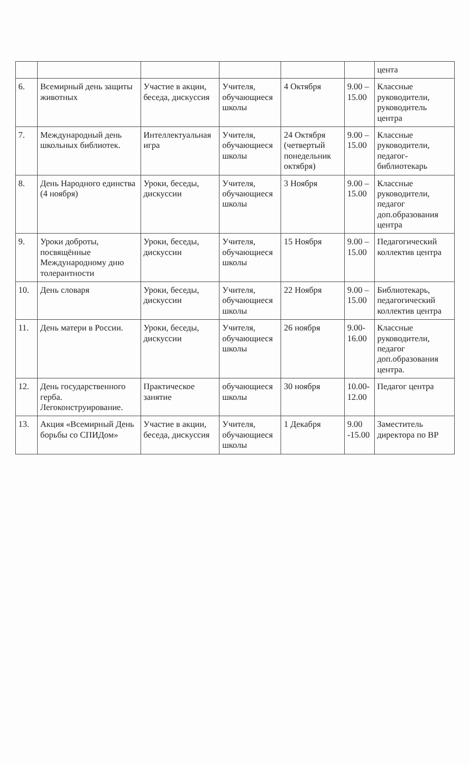| | | | | | | цента |
| 6. | Всемирный день защиты животных | Участие в акции, беседа, дискуссия | Учителя, обучающиеся школы | 4 Октября | 9.00 – 15.00 | Классные руководители, руководитель центра |
| 7. | Международный день школьных библиотек. | Интеллектуальная игра | Учителя, обучающиеся школы | 24 Октября (четвертый понедельник октября) | 9.00 – 15.00 | Классные руководители, педагог-библиотекарь |
| 8. | День Народного единства (4 ноября) | Уроки, беседы, дискуссии | Учителя, обучающиеся школы | 3 Ноября | 9.00 – 15.00 | Классные руководители, педагог доп.образования центра |
| 9. | Уроки доброты, посвящённые Международному дню толерантности | Уроки, беседы, дискуссии | Учителя, обучающиеся школы | 15 Ноября | 9.00 – 15.00 | Педагогический коллектив центра |
| 10. | День словаря | Уроки, беседы, дискуссии | Учителя, обучающиеся школы | 22 Ноября | 9.00 – 15.00 | Библиотекарь, педагогический коллектив центра |
| 11. | День матери в России. | Уроки, беседы, дискуссии | Учителя, обучающиеся школы | 26 ноября | 9.00-16.00 | Классные руководители, педагог доп.образования центра. |
| 12. | День государственного герба. Легоконструирование. | Практическое занятие | обучающиеся школы | 30 ноября | 10.00-12.00 | Педагог центра |
| 13. | Акция «Всемирный День борьбы со СПИДом» | Участие в акции, беседа, дискуссия | Учителя, обучающиеся школы | 1 Декабря | 9.00 -15.00 | Заместитель директора по ВР |